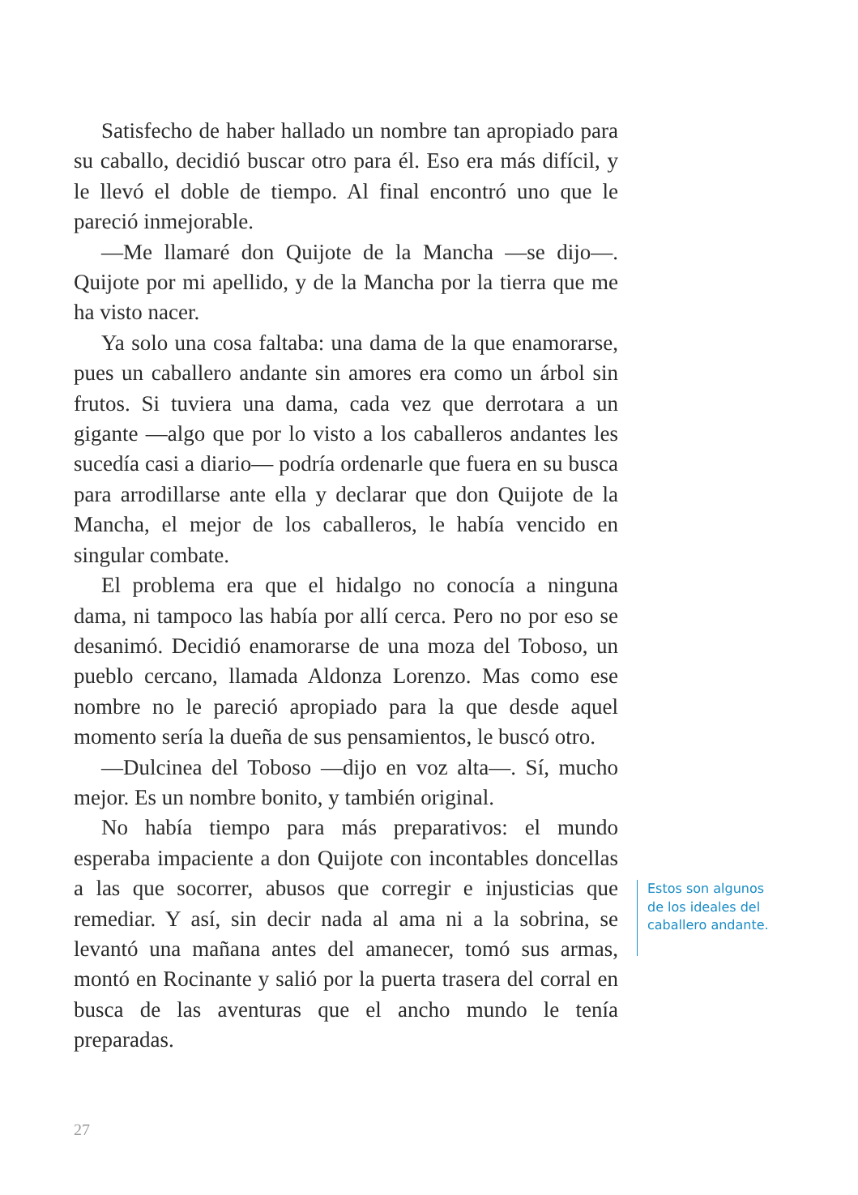Satisfecho de haber hallado un nombre tan apropiado para su caballo, decidió buscar otro para él. Eso era más difícil, y le llevó el doble de tiempo. Al final encontró uno que le pareció inmejorable.
—Me llamaré don Quijote de la Mancha —se dijo—. Quijote por mi apellido, y de la Mancha por la tierra que me ha visto nacer.
Ya solo una cosa faltaba: una dama de la que enamorarse, pues un caballero andante sin amores era como un árbol sin frutos. Si tuviera una dama, cada vez que derrotara a un gigante —algo que por lo visto a los caballeros andantes les sucedía casi a diario— podría ordenarle que fuera en su busca para arrodillarse ante ella y declarar que don Quijote de la Mancha, el mejor de los caballeros, le había vencido en singular combate.
El problema era que el hidalgo no conocía a ninguna dama, ni tampoco las había por allí cerca. Pero no por eso se desanimó. Decidió enamorarse de una moza del Toboso, un pueblo cercano, llamada Aldonza Lorenzo. Mas como ese nombre no le pareció apropiado para la que desde aquel momento sería la dueña de sus pensamientos, le buscó otro.
—Dulcinea del Toboso —dijo en voz alta—. Sí, mucho mejor. Es un nombre bonito, y también original.
No había tiempo para más preparativos: el mundo esperaba impaciente a don Quijote con incontables doncellas a las que socorrer, abusos que corregir e injusticias que remediar. Y así, sin decir nada al ama ni a la sobrina, se levantó una mañana antes del amanecer, tomó sus armas, montó en Rocinante y salió por la puerta trasera del corral en busca de las aventuras que el ancho mundo le tenía preparadas.
Estos son algunos
de los ideales del
caballero andante.
27